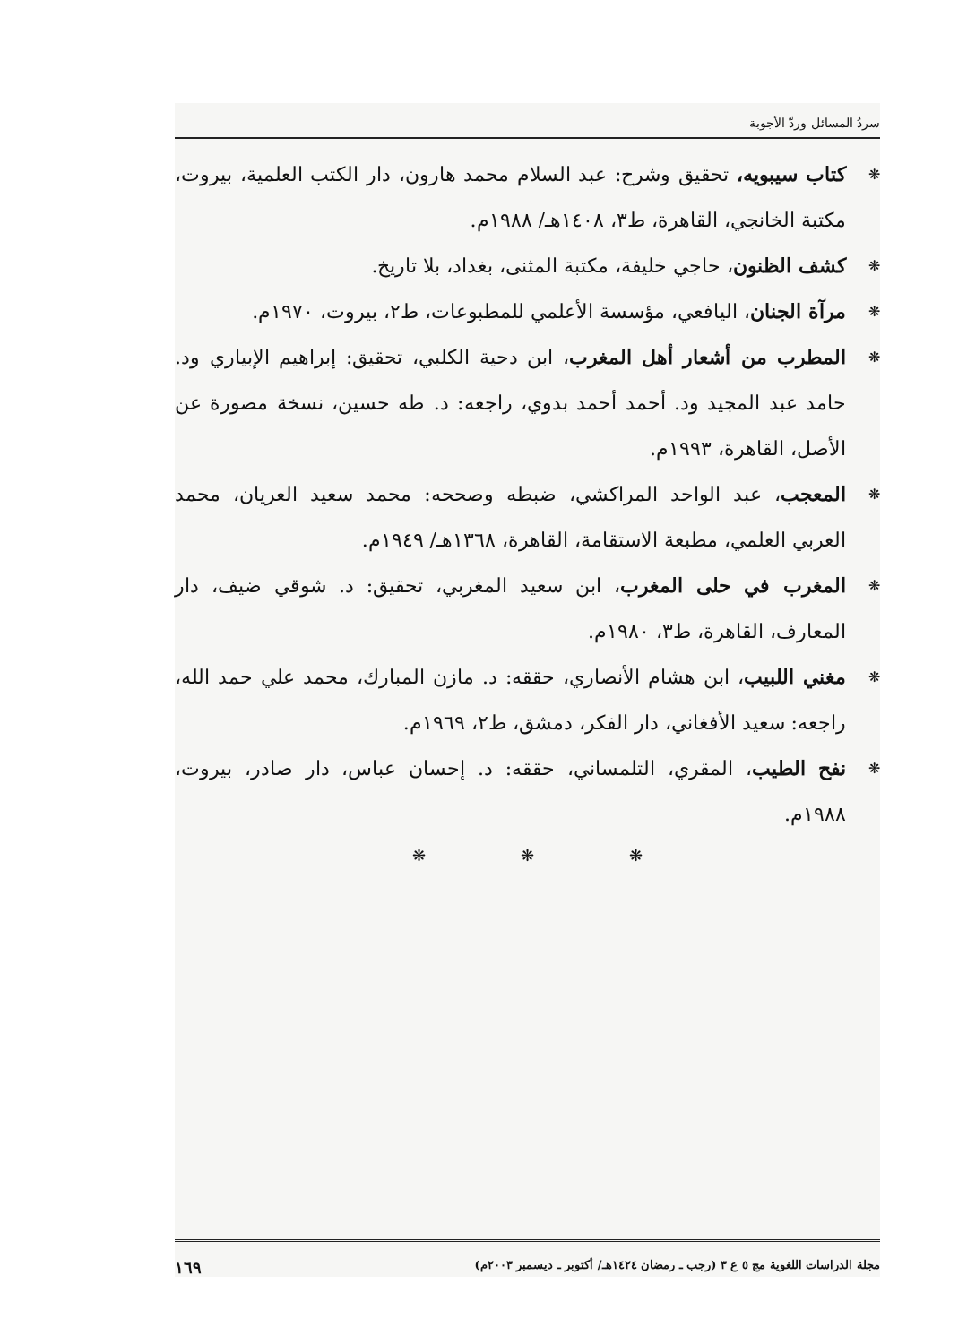سردُ المسائل وردّ الأجوبة
❋ كتاب سيبويه، تحقيق وشرح: عبد السلام محمد هارون، دار الكتب العلمية، بيروت، مكتبة الخانجي، القاهرة، ط٣، ١٤٠٨هـ/ ١٩٨٨م.
❋ كشف الظنون، حاجي خليفة، مكتبة المثنى، بغداد، بلا تاريخ.
❋ مرآة الجنان، اليافعي، مؤسسة الأعلمي للمطبوعات، ط٢، بيروت، ١٩٧٠م.
❋ المطرب من أشعار أهل المغرب، ابن دحية الكلبي، تحقيق: إبراهيم الإبياري ود. حامد عبد المجيد ود. أحمد أحمد بدوي، راجعه: د. طه حسين، نسخة مصورة عن الأصل، القاهرة، ١٩٩٣م.
❋ المعجب، عبد الواحد المراكشي، ضبطه وصححه: محمد سعيد العريان، محمد العربي العلمي، مطبعة الاستقامة، القاهرة، ١٣٦٨هـ/ ١٩٤٩م.
❋ المغرب في حلى المغرب، ابن سعيد المغربي، تحقيق: د. شوقي ضيف، دار المعارف، القاهرة، ط٣، ١٩٨٠م.
❋ مغني اللبيب، ابن هشام الأنصاري، حققه: د. مازن المبارك، محمد علي حمد الله، راجعه: سعيد الأفغاني، دار الفكر، دمشق، ط٢، ١٩٦٩م.
❋ نفح الطيب، المقري، التلمساني، حققه: د. إحسان عباس، دار صادر، بيروت، ١٩٨٨م.
❋ ❋ ❋
مجلة الدراسات اللغوية مج ٥ ع ٣ (رجب ـ رمضان ١٤٢٤هـ/ أكتوبر ـ ديسمبر ٢٠٠٣م) ١٦٩